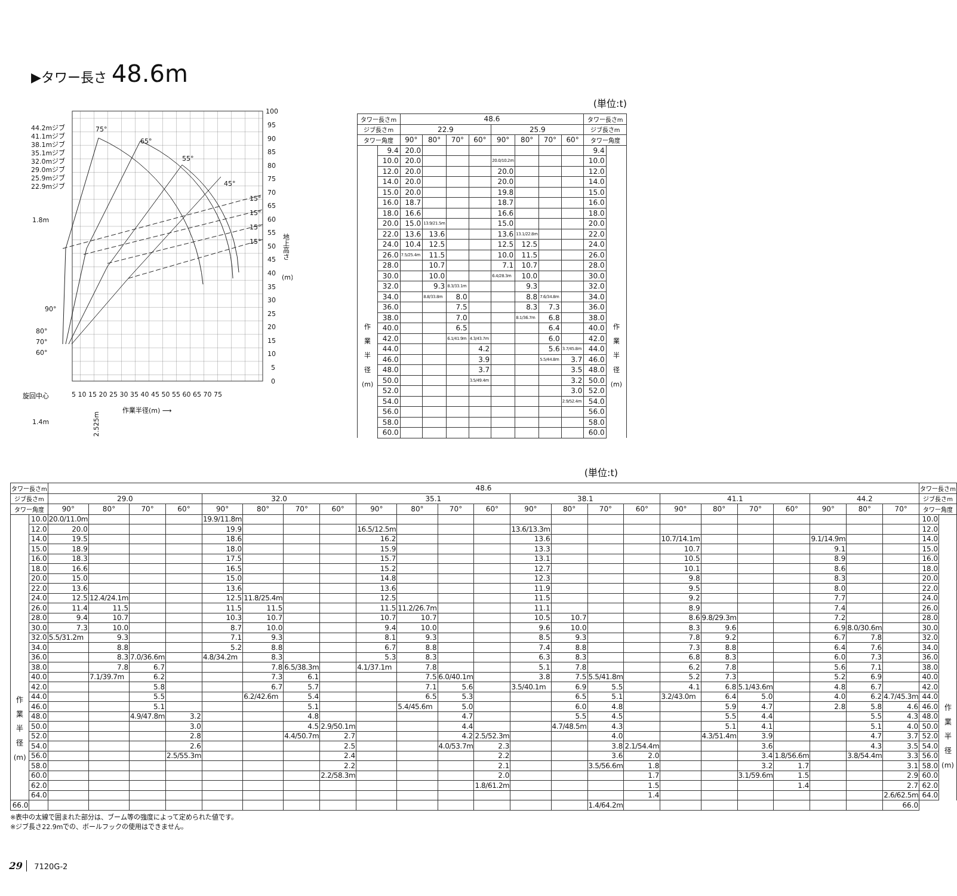▶タワー長さ 48.6m
44.2mジブ
41.1mジブ
38.1mジブ
35.1mジブ
32.0mジブ
29.0mジブ
25.9mジブ
22.9mジブ
75°
65°
55°
45°
15°
15°
15°
15°
1.8m
90°
80°
70°
60°
旋回中心
1.4m
100
95
90
85
80
75
70
65
60
55
50
45
40
35
30
25
20
15
10
5
0
地上高さ
(m)
5 10 15 20 25 30 35 40 45 50 55 60 65 70 75
作業半径(m) ⟶
2.525m
(単位:t)
| タワー長さm | | 48.6 | | | | | | | | タワー長さm | |
| --- | --- | --- | --- | --- | --- | --- | --- | --- | --- | --- | --- |
| ジブ長さm | | 22.9 | | | | 25.9 | | | | ジブ長さm | |
| タワー角度 | | 90° | 80° | 70° | 60° | 90° | 80° | 70° | 60° | タワー角度 | |
| 作 業 半 径 (m) | 9.4 | 20.0 | | | | | | | | 9.4 | 作 業 半 径 (m) |
| | 10.0 | 20.0 | | | | 20.0/10.2m | | | | 10.0 | |
| | 12.0 | 20.0 | | | | 20.0 | | | | 12.0 | |
| | 14.0 | 20.0 | | | | 20.0 | | | | 14.0 | |
| | 15.0 | 20.0 | | | | 19.8 | | | | 15.0 | |
| | 16.0 | 18.7 | | | | 18.7 | | | | 16.0 | |
| | 18.0 | 16.6 | | | | 16.6 | | | | 18.0 | |
| | 20.0 | 15.0 | 13.9/21.5m | | | 15.0 | | | | 20.0 | |
| | 22.0 | 13.6 | 13.6 | | | 13.6 | 13.1/22.8m | | | 22.0 | |
| | 24.0 | 10.4 | 12.5 | | | 12.5 | 12.5 | | | 24.0 | |
| | 26.0 | 7.5/25.4m | 11.5 | | | 10.0 | 11.5 | | | 26.0 | |
| | 28.0 | | 10.7 | | | 7.1 | 10.7 | | | 28.0 | |
| | 30.0 | | 10.0 | | | 6.4/28.3m | 10.0 | | | 30.0 | |
| | 32.0 | | 9.3 | 8.3/33.1m | | | 9.3 | | | 32.0 | |
| | 34.0 | | 8.8/33.8m | 8.0 | | | 8.8 | 7.6/34.8m | | 34.0 | |
| | 36.0 | | | 7.5 | | | 8.3 | 7.3 | | 36.0 | |
| | 38.0 | | | 7.0 | | | 8.1/36.7m | 6.8 | | 38.0 | |
| | 40.0 | | | 6.5 | | | | 6.4 | | 40.0 | |
| | 42.0 | | | 6.1/41.9m | 4.3/43.7m | | | 6.0 | | 42.0 | |
| | 44.0 | | | | 4.2 | | | 5.6 | 3.7/45.8m | 44.0 | |
| | 46.0 | | | | 3.9 | | | 5.5/44.8m | 3.7 | 46.0 | |
| | 48.0 | | | | 3.7 | | | | 3.5 | 48.0 | |
| | 50.0 | | | | 3.5/49.4m | | | | 3.2 | 50.0 | |
| | 52.0 | | | | | | | | 3.0 | 52.0 | |
| | 54.0 | | | | | | | | 2.9/52.4m | 54.0 | |
| | 56.0 | | | | | | | | | 56.0 | |
| | 58.0 | | | | | | | | | 58.0 | |
| | 60.0 | | | | | | | | | 60.0 | |
(単位:t)
| タワー長さm | | 48.6 | | | | | | | | | | | | | | | | | | | | | | | タワー長さm | |
| --- | --- | --- | --- | --- | --- | --- | --- | --- | --- | --- | --- | --- | --- | --- | --- | --- | --- | --- | --- | --- | --- | --- | --- | --- | --- | --- |
| ジブ長さm | | 29.0 | | | | 32.0 | | | | 35.1 | | | | 38.1 | | | | 41.1 | | | | 44.2 | | | ジブ長さm | |
| タワー角度 | | 90° | 80° | 70° | 60° | 90° | 80° | 70° | 60° | 90° | 80° | 70° | 60° | 90° | 80° | 70° | 60° | 90° | 80° | 70° | 60° | 90° | 80° | 70° | タワー角度 | |
| 作 業 半 径 (m) | 10.0 | 20.0/11.0m | | | | 19.9/11.8m | | | | | | | | | | | | | | | | | | | 10.0 | 作 業 半 径 (m) |
| | 12.0 | 20.0 | | | | 19.9 | | | | 16.5/12.5m | | | | 13.6/13.3m | | | | | | | | | | | 12.0 | |
| | 14.0 | 19.5 | | | | 18.6 | | | | 16.2 | | | | 13.6 | | | | 10.7/14.1m | | | | 9.1/14.9m | | | 14.0 | |
| | 15.0 | 18.9 | | | | 18.0 | | | | 15.9 | | | | 13.3 | | | | 10.7 | | | | 9.1 | | | 15.0 | |
| | 16.0 | 18.3 | | | | 17.5 | | | | 15.7 | | | | 13.1 | | | | 10.5 | | | | 8.9 | | | 16.0 | |
| | 18.0 | 16.6 | | | | 16.5 | | | | 15.2 | | | | 12.7 | | | | 10.1 | | | | 8.6 | | | 18.0 | |
| | 20.0 | 15.0 | | | | 15.0 | | | | 14.8 | | | | 12.3 | | | | 9.8 | | | | 8.3 | | | 20.0 | |
| | 22.0 | 13.6 | | | | 13.6 | | | | 13.6 | | | | 11.9 | | | | 9.5 | | | | 8.0 | | | 22.0 | |
| | 24.0 | 12.5 | 12.4/24.1m | | | 12.5 | 11.8/25.4m | | | 12.5 | | | | 11.5 | | | | 9.2 | | | | 7.7 | | | 24.0 | |
| | 26.0 | 11.4 | 11.5 | | | 11.5 | 11.5 | | | 11.5 | 11.2/26.7m | | | 11.1 | | | | 8.9 | | | | 7.4 | | | 26.0 | |
| | 28.0 | 9.4 | 10.7 | | | 10.3 | 10.7 | | | 10.7 | 10.7 | | | 10.5 | 10.7 | | | 8.6 | 9.8/29.3m | | | 7.2 | | | 28.0 | |
| | 30.0 | 7.3 | 10.0 | | | 8.7 | 10.0 | | | 9.4 | 10.0 | | | 9.6 | 10.0 | | | 8.3 | 9.6 | | | 6.9 | 8.0/30.6m | | 30.0 | |
| | 32.0 | 5.5/31.2m | 9.3 | | | 7.1 | 9.3 | | | 8.1 | 9.3 | | | 8.5 | 9.3 | | | 7.8 | 9.2 | | | 6.7 | 7.8 | | 32.0 | |
| | 34.0 | | 8.8 | | | 5.2 | 8.8 | | | 6.7 | 8.8 | | | 7.4 | 8.8 | | | 7.3 | 8.8 | | | 6.4 | 7.6 | | 34.0 | |
| | 36.0 | | 8.3 | 7.0/36.6m | | 4.8/34.2m | 8.3 | | | 5.3 | 8.3 | | | 6.3 | 8.3 | | | 6.8 | 8.3 | | | 6.0 | 7.3 | | 36.0 | |
| | 38.0 | | 7.8 | 6.7 | | | 7.8 | 6.5/38.3m | | 4.1/37.1m | 7.8 | | | 5.1 | 7.8 | | | 6.2 | 7.8 | | | 5.6 | 7.1 | | 38.0 | |
| | 40.0 | | 7.1/39.7m | 6.2 | | | 7.3 | 6.1 | | | 7.5 | 6.0/40.1m | | 3.8 | 7.5 | 5.5/41.8m | | 5.2 | 7.3 | | | 5.2 | 6.9 | | 40.0 | |
| | 42.0 | | | 5.8 | | | 6.7 | 5.7 | | | 7.1 | 5.6 | | 3.5/40.1m | 6.9 | 5.5 | | 4.1 | 6.8 | 5.1/43.6m | | 4.8 | 6.7 | | 42.0 | |
| | 44.0 | | | 5.5 | | | 6.2/42.6m | 5.4 | | | 6.5 | 5.3 | | | 6.5 | 5.1 | | 3.2/43.0m | 6.4 | 5.0 | | 4.0 | 6.2 | 4.7/45.3m | 44.0 | |
| | 46.0 | | | 5.1 | | | | 5.1 | | | 5.4/45.6m | 5.0 | | | 6.0 | 4.8 | | | 5.9 | 4.7 | | 2.8 | 5.8 | 4.6 | 46.0 | |
| | 48.0 | | | 4.9/47.8m | 3.2 | | | 4.8 | | | | 4.7 | | | 5.5 | 4.5 | | | 5.5 | 4.4 | | | 5.5 | 4.3 | 48.0 | |
| | 50.0 | | | | 3.0 | | | 4.5 | 2.9/50.1m | | | 4.4 | | | 4.7/48.5m | 4.3 | | | 5.1 | 4.1 | | | 5.1 | 4.0 | 50.0 | |
| | 52.0 | | | | 2.8 | | | 4.4/50.7m | 2.7 | | | 4.2 | 2.5/52.3m | | | 4.0 | | | 4.3/51.4m | 3.9 | | | 4.7 | 3.7 | 52.0 | |
| | 54.0 | | | | 2.6 | | | | 2.5 | | | 4.0/53.7m | 2.3 | | | 3.8 | 2.1/54.4m | | | 3.6 | | | 4.3 | 3.5 | 54.0 | |
| | 56.0 | | | | 2.5/55.3m | | | | 2.4 | | | | 2.2 | | | 3.6 | 2.0 | | | 3.4 | 1.8/56.6m | | 3.8/54.4m | 3.3 | 56.0 | |
| | 58.0 | | | | | | | | 2.2 | | | | 2.1 | | | 3.5/56.6m | 1.8 | | | 3.2 | 1.7 | | | 3.1 | 58.0 | |
| | 60.0 | | | | | | | | 2.2/58.3m | | | | 2.0 | | | | 1.7 | | | 3.1/59.6m | 1.5 | | | 2.9 | 60.0 | |
| | 62.0 | | | | | | | | | | | | 1.8/61.2m | | | | 1.5 | | | | 1.4 | | | 2.7 | 62.0 | |
| | 64.0 | | | | | | | | | | | | | | | | 1.4 | | | | | | | 2.6/62.5m | 64.0 | |
| 66.0 | | | | | | | | | | | | | | | | 1.4/64.2m | | | | | | | | 66.0 | | |
※表中の太線で囲まれた部分は、ブーム等の強度によって定められた値です。
※ジブ長さ22.9mでの、ボールフックの使用はできません。
29 7120G-2